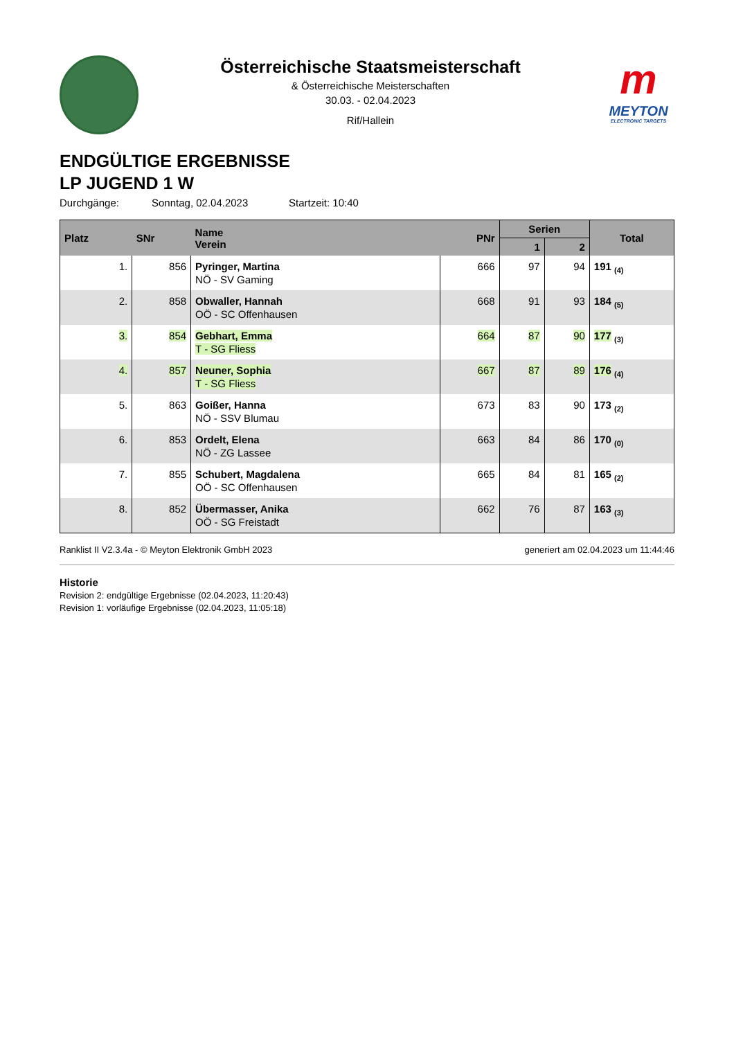Österreichische Staatsmeisterschaft
& Österreichische Meisterschaften
30.03. - 02.04.2023
Rif/Hallein
m
MEYTON
ELECTRONIC TARGETS
ENDGÜLTIGE ERGEBNISSE
LP JUGEND 1 W
Durchgänge: Sonntag, 02.04.2023 Startzeit: 10:40
| Platz | SNr | Name Verein | PNr | Serien | | Total |
| --- | --- | --- | --- | --- | --- | --- |
| | | | | 1 | 2 | |
| 1. | 856 | Pyringer, Martina NÖ - SV Gaming | 666 | 97 | 94 | 191 <sub>(4)</sub> |
| 2. | 858 | Obwaller, Hannah OÖ - SC Offenhausen | 668 | 91 | 93 | 184 <sub>(5)</sub> |
| 3. | 854 | Gebhart, Emma T - SG Fliess | 664 | 87 | 90 | 177 <sub>(3)</sub> |
| 4. | 857 | Neuner, Sophia T - SG Fliess | 667 | 87 | 89 | 176 <sub>(4)</sub> |
| 5. | 863 | Goißer, Hanna NÖ - SSV Blumau | 673 | 83 | 90 | 173 <sub>(2)</sub> |
| 6. | 853 | Ordelt, Elena NÖ - ZG Lassee | 663 | 84 | 86 | 170 <sub>(0)</sub> |
| 7. | 855 | Schubert, Magdalena OÖ - SC Offenhausen | 665 | 84 | 81 | 165 <sub>(2)</sub> |
| 8. | 852 | Übermasser, Anika OÖ - SG Freistadt | 662 | 76 | 87 | 163 <sub>(3)</sub> |
Ranklist II V2.3.4a - © Meyton Elektronik GmbH 2023 generiert am 02.04.2023 um 11:44:46
Historie
Revision 2: endgültige Ergebnisse (02.04.2023, 11:20:43)
Revision 1: vorläufige Ergebnisse (02.04.2023, 11:05:18)